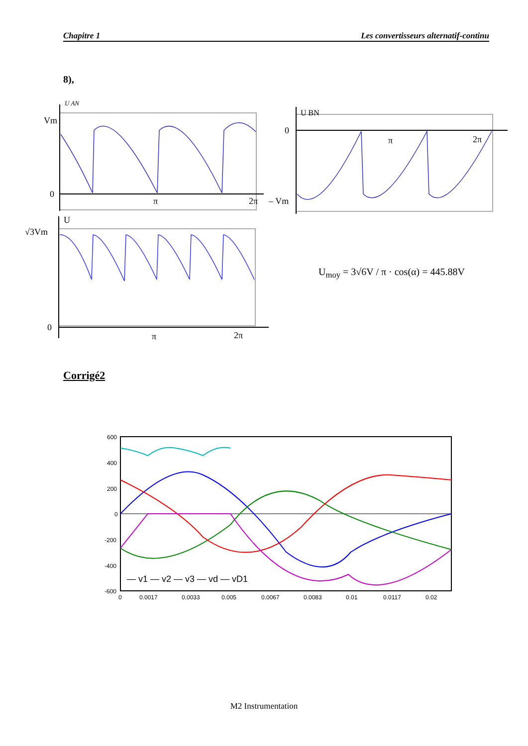Chapitre 1 Les convertisseurs alternatif-continu
8),
U AN
Vm
0
π
2π
U BN
0
π
2π
– Vm
U
√3Vm
0
π
2π
U<sub>moy</sub> = 3√6V / π · cos(α) = 445.88V
Corrigé2
600
400
200
0
-200
-400
-600
— v1 — v2 — v3 — vd — vD1
0
0.0017
0.0033
0.005
0.0067
0.0083
0.01
0.0117
0.02
M2 Instrumentation